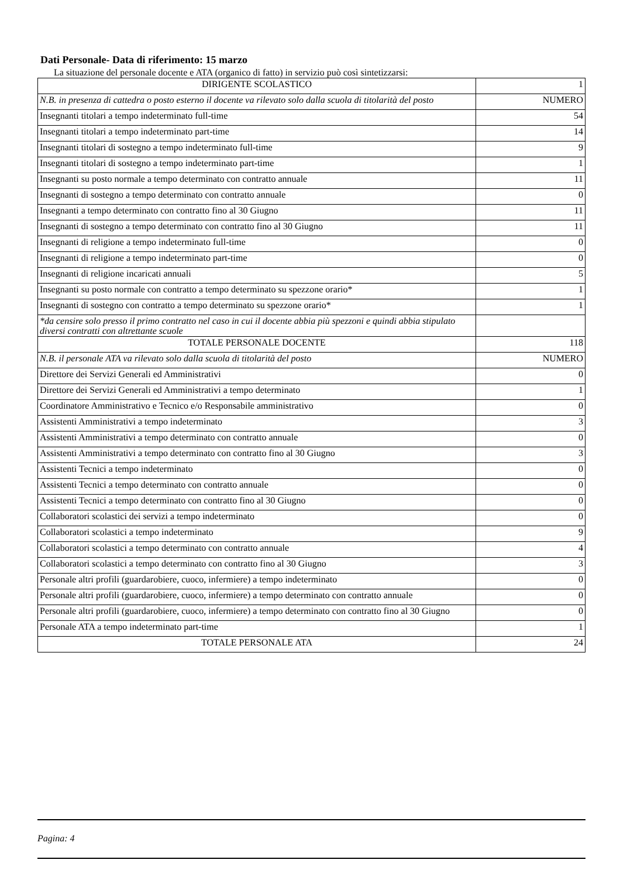Dati Personale- Data di riferimento: 15 marzo
La situazione del personale docente e ATA (organico di fatto) in servizio può così sintetizzarsi:
| DIRIGENTE SCOLASTICO | 1 |
| N.B. in presenza di cattedra o posto esterno il docente va rilevato solo dalla scuola di titolarità del posto | NUMERO |
| Insegnanti titolari a tempo indeterminato full-time | 54 |
| Insegnanti titolari a tempo indeterminato part-time | 14 |
| Insegnanti titolari di sostegno a tempo indeterminato full-time | 9 |
| Insegnanti titolari di sostegno a tempo indeterminato part-time | 1 |
| Insegnanti su posto normale a tempo determinato con contratto annuale | 11 |
| Insegnanti di sostegno a tempo determinato con contratto annuale | 0 |
| Insegnanti a tempo determinato con contratto fino al 30 Giugno | 11 |
| Insegnanti di sostegno a tempo determinato con contratto fino al 30 Giugno | 11 |
| Insegnanti di religione a tempo indeterminato full-time | 0 |
| Insegnanti di religione a tempo indeterminato part-time | 0 |
| Insegnanti di religione incaricati annuali | 5 |
| Insegnanti su posto normale con contratto a tempo determinato su spezzone orario* | 1 |
| Insegnanti di sostegno con contratto a tempo determinato su spezzone orario* | 1 |
| *da censire solo presso il primo contratto nel caso in cui il docente abbia più spezzoni e quindi abbia stipulato diversi contratti con altrettante scuole | |
| TOTALE PERSONALE DOCENTE | 118 |
| N.B. il personale ATA va rilevato solo dalla scuola di titolarità del posto | NUMERO |
| Direttore dei Servizi Generali ed Amministrativi | 0 |
| Direttore dei Servizi Generali ed Amministrativi a tempo determinato | 1 |
| Coordinatore Amministrativo e Tecnico e/o Responsabile amministrativo | 0 |
| Assistenti Amministrativi a tempo indeterminato | 3 |
| Assistenti Amministrativi a tempo determinato con contratto annuale | 0 |
| Assistenti Amministrativi a tempo determinato con contratto fino al 30 Giugno | 3 |
| Assistenti Tecnici a tempo indeterminato | 0 |
| Assistenti Tecnici a tempo determinato con contratto annuale | 0 |
| Assistenti Tecnici a tempo determinato con contratto fino al 30 Giugno | 0 |
| Collaboratori scolastici dei servizi a tempo indeterminato | 0 |
| Collaboratori scolastici a tempo indeterminato | 9 |
| Collaboratori scolastici a tempo determinato con contratto annuale | 4 |
| Collaboratori scolastici a tempo determinato con contratto fino al 30 Giugno | 3 |
| Personale altri profili (guardarobiere, cuoco, infermiere) a tempo indeterminato | 0 |
| Personale altri profili (guardarobiere, cuoco, infermiere) a tempo determinato con contratto annuale | 0 |
| Personale altri profili (guardarobiere, cuoco, infermiere) a tempo determinato con contratto fino al 30 Giugno | 0 |
| Personale ATA a tempo indeterminato part-time | 1 |
| TOTALE PERSONALE ATA | 24 |
Pagina: 4